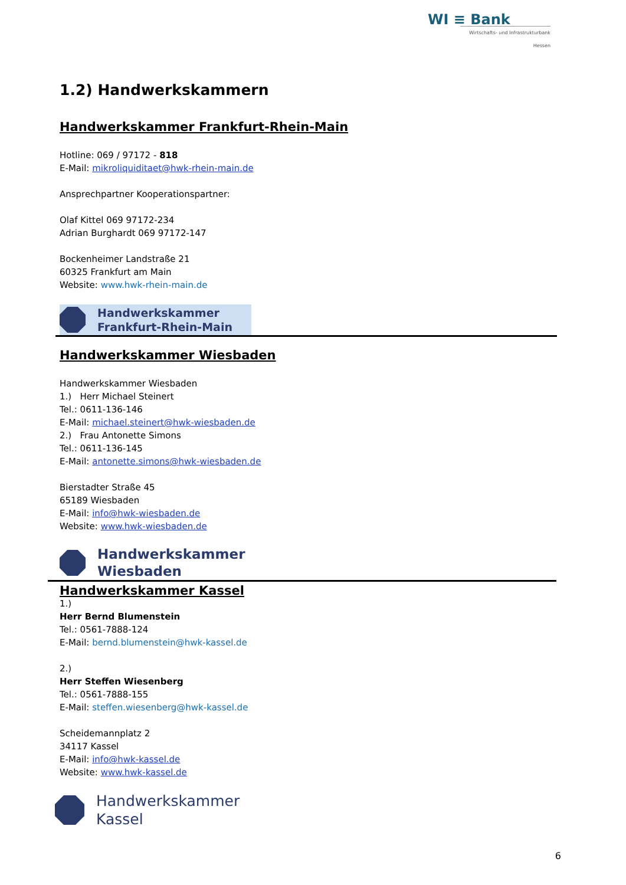WI ≡ Bank
Wirtschafts- und Infrastrukturbank Hessen
1.2) Handwerkskammern
Handwerkskammer Frankfurt-Rhein-Main
Hotline: 069 / 97172 - 818
E-Mail: mikroliquiditaet@hwk-rhein-main.de
Ansprechpartner Kooperationspartner:
Olaf Kittel 069 97172-234
Adrian Burghardt 069 97172-147
Bockenheimer Landstraße 21
60325 Frankfurt am Main
Website: www.hwk-rhein-main.de
Handwerkskammer
Frankfurt-Rhein-Main
Handwerkskammer Wiesbaden
Handwerkskammer Wiesbaden
1.) Herr Michael Steinert
Tel.: 0611-136-146
E-Mail: michael.steinert@hwk-wiesbaden.de
2.) Frau Antonette Simons
Tel.: 0611-136-145
E-Mail: antonette.simons@hwk-wiesbaden.de
Bierstadter Straße 45
65189 Wiesbaden
E-Mail: info@hwk-wiesbaden.de
Website: www.hwk-wiesbaden.de
Handwerkskammer
Wiesbaden
Handwerkskammer Kassel
1.)
Herr Bernd Blumenstein
Tel.: 0561-7888-124
E-Mail: bernd.blumenstein@hwk-kassel.de
2.)
Herr Steffen Wiesenberg
Tel.: 0561-7888-155
E-Mail: steffen.wiesenberg@hwk-kassel.de
Scheidemannplatz 2
34117 Kassel
E-Mail: info@hwk-kassel.de
Website: www.hwk-kassel.de
Handwerkskammer
Kassel
6